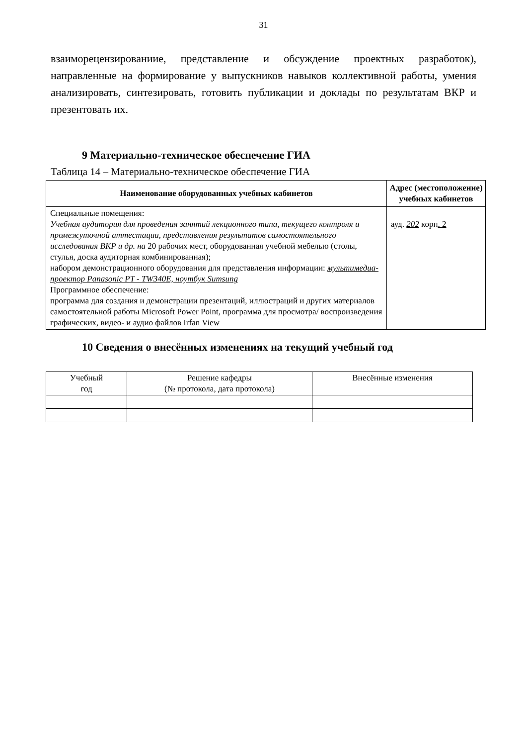31
взаиморецензированиие, представление и обсуждение проектных разработок), направленные на формирование у выпускников навыков коллективной работы, умения анализировать, синтезировать, готовить публикации и доклады по результатам ВКР и презентовать их.
9 Материально-техническое обеспечение ГИА
Таблица 14 – Материально-техническое обеспечение ГИА
| Наименование оборудованных учебных кабинетов | Адрес (местоположение) учебных кабинетов |
| --- | --- |
| Специальные помещения: Учебная аудитория для проведения занятий лекционного типа, текущего контроля и промежуточной аттестации, представления результатов самостоятельного исследования ВКР и др. на 20 рабочих мест, оборудованная учебной мебелью (столы, стулья, доска аудиторная комбинированная); набором демонстрационного оборудования для представления информации: мультимедиа-проектор Panasonic PT - TW340E, ноутбук Sumsung Программное обеспечение: программа для создания и демонстрации презентаций, иллюстраций и других материалов самостоятельной работы Microsoft Power Point, программа для просмотра/ воспроизведения графических, видео- и аудио файлов Irfan View | ауд. 202 корп . 2 |
10 Сведения о внесённых изменениях на текущий учебный год
| Учебный год | Решение кафедры (№ протокола, дата протокола) | Внесённые изменения |